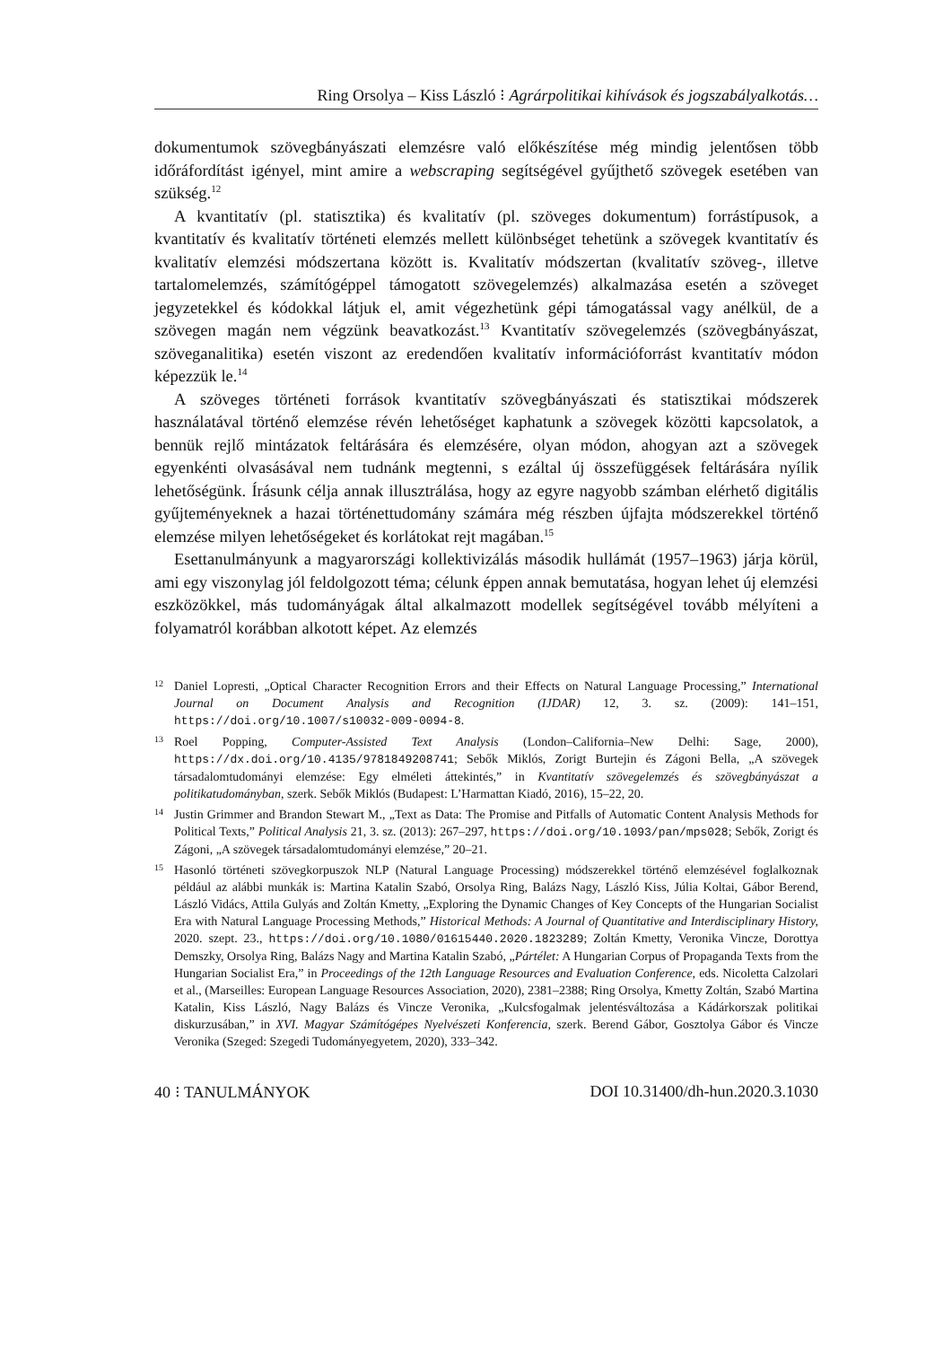Ring Orsolya – Kiss László ⁝ Agrárpolitikai kihívások és jogszabályalkotás…
dokumentumok szövegbányászati elemzésre való előkészítése még mindig jelentősen több időráfordítást igényel, mint amire a webscraping segítségével gyűjthető szövegek esetében van szükség.<sup>12</sup>
A kvantitatív (pl. statisztika) és kvalitatív (pl. szöveges dokumentum) forrástípusok, a kvantitatív és kvalitatív történeti elemzés mellett különbséget tehetünk a szövegek kvantitatív és kvalitatív elemzési módszertana között is. Kvalitatív módszertan (kvalitatív szöveg-, illetve tartalomelemzés, számítógéppel támogatott szövegelemzés) alkalmazása esetén a szöveget jegyzetekkel és kódokkal látjuk el, amit végezhetünk gépi támogatással vagy anélkül, de a szövegen magán nem végzünk beavatkozást.<sup>13</sup> Kvantitatív szövegelemzés (szövegbányászat, szöveganalitika) esetén viszont az eredendően kvalitatív információforrást kvantitatív módon képezzük le.<sup>14</sup>
A szöveges történeti források kvantitatív szövegbányászati és statisztikai módszerek használatával történő elemzése révén lehetőséget kaphatunk a szövegek közötti kapcsolatok, a bennük rejlő mintázatok feltárására és elemzésére, olyan módon, ahogyan azt a szövegek egyenkénti olvasásával nem tudnánk megtenni, s ezáltal új összefüggések feltárására nyílik lehetőségünk. Írásunk célja annak illusztrálása, hogy az egyre nagyobb számban elérhető digitális gyűjteményeknek a hazai történettudomány számára még részben újfajta módszerekkel történő elemzése milyen lehetőségeket és korlátokat rejt magában.<sup>15</sup>
Esettanulmányunk a magyarországi kollektivizálás második hullámát (1957–1963) járja körül, ami egy viszonylag jól feldolgozott téma; célunk éppen annak bemutatása, hogyan lehet új elemzési eszközökkel, más tudományágak által alkalmazott modellek segítségével tovább mélyíteni a folyamatról korábban alkotott képet. Az elemzés
<sup>12</sup> Daniel Lopresti, „Optical Character Recognition Errors and their Effects on Natural Language Processing,” International Journal on Document Analysis and Recognition (IJDAR) 12, 3. sz. (2009): 141–151, https://doi.org/10.1007/s10032-009-0094-8.
<sup>13</sup> Roel Popping, Computer-Assisted Text Analysis (London–California–New Delhi: Sage, 2000), https://dx.doi.org/10.4135/9781849208741; Sebők Miklós, Zorigt Burtejin és Zágoni Bella, „A szövegek társadalomtudományi elemzése: Egy elméleti áttekintés,” in Kvantitatív szövegelemzés és szövegbányászat a politikatudományban, szerk. Sebők Miklós (Budapest: L’Harmattan Kiadó, 2016), 15–22, 20.
<sup>14</sup> Justin Grimmer and Brandon Stewart M., „Text as Data: The Promise and Pitfalls of Automatic Content Analysis Methods for Political Texts,” Political Analysis 21, 3. sz. (2013): 267–297, https://doi.org/10.1093/pan/mps028; Sebők, Zorigt és Zágoni, „A szövegek társadalomtudományi elemzése,” 20–21.
<sup>15</sup> Hasonló történeti szövegkorpuszok NLP (Natural Language Processing) módszerekkel történő elemzésével foglalkoznak például az alábbi munkák is: Martina Katalin Szabó, Orsolya Ring, Balázs Nagy, László Kiss, Júlia Koltai, Gábor Berend, László Vidács, Attila Gulyás and Zoltán Kmetty, „Exploring the Dynamic Changes of Key Concepts of the Hungarian Socialist Era with Natural Language Processing Methods,” Historical Methods: A Journal of Quantitative and Interdisciplinary History, 2020. szept. 23., https://doi.org/10.1080/01615440.2020.1823289; Zoltán Kmetty, Veronika Vincze, Dorottya Demszky, Orsolya Ring, Balázs Nagy and Martina Katalin Szabó, „Pártélet: A Hungarian Corpus of Propaganda Texts from the Hungarian Socialist Era,” in Proceedings of the 12th Language Resources and Evaluation Conference, eds. Nicoletta Calzolari et al., (Marseilles: European Language Resources Association, 2020), 2381–2388; Ring Orsolya, Kmetty Zoltán, Szabó Martina Katalin, Kiss László, Nagy Balázs és Vincze Veronika, „Kulcsfogalmak jelentésváltozása a Kádárkorszak politikai diskurzusában,” in XVI. Magyar Számítógépes Nyelvészeti Konferencia, szerk. Berend Gábor, Gosztolya Gábor és Vincze Veronika (Szeged: Szegedi Tudományegyetem, 2020), 333–342.
40 ⁝ TANULMÁNYOK DOI 10.31400/dh-hun.2020.3.1030